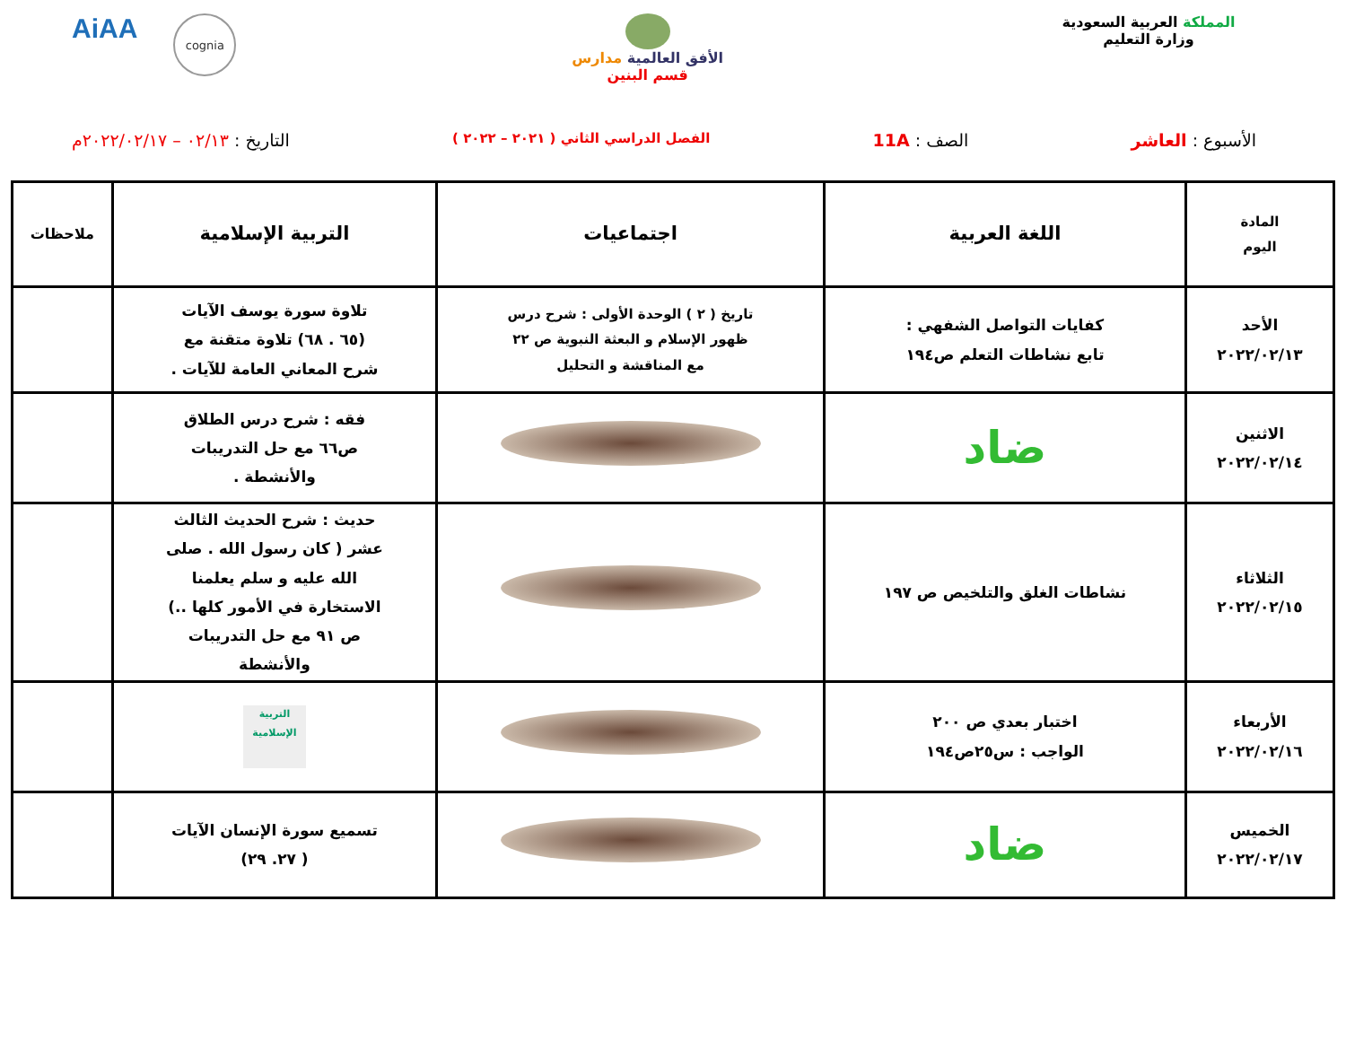المملكة العربية السعودية
وزارة التعليم
الأفق العالمية مدارس
قسم البنين
AiAA
cognia
الأسبوع : العاشر الصف : 11A
الفصل الدراسي الثاني ( ٢٠٢١ – ٢٠٢٢ )
التاريخ : ٠٢/١٣ – ٢٠٢٢/٠٢/١٧م
| المادة اليوم | اللغة العربية | اجتماعيات | التربية الإسلامية | ملاحظات |
| --- | --- | --- | --- | --- |
| الأحد ٢٠٢٢/٠٢/١٣ | كفايات التواصل الشفهي : تابع نشاطات التعلم ص١٩٤ | تاريخ ( ٢ ) الوحدة الأولى : شرح درس ظهور الإسلام و البعثة النبوية ص ٢٢ مع المناقشة و التحليل | تلاوة سورة يوسف الآيات (٦٥ . ٦٨) تلاوة متقنة مع شرح المعاني العامة للآيات . | |
| الاثنين ٢٠٢٢/٠٢/١٤ | ضاد | | فقه : شرح درس الطلاق ص٦٦ مع حل التدريبات والأنشطة . | |
| الثلاثاء ٢٠٢٢/٠٢/١٥ | نشاطات الغلق والتلخيص ص ١٩٧ | | حديث : شرح الحديث الثالث عشر ( كان رسول الله . صلى الله عليه و سلم يعلمنا الاستخارة في الأمور كلها ..) ص ٩١ مع حل التدريبات والأنشطة | |
| الأربعاء ٢٠٢٢/٠٢/١٦ | اختبار بعدي ص ٢٠٠ الواجب : س٢٥ص١٩٤ | | التربية الإسلامية | |
| الخميس ٢٠٢٢/٠٢/١٧ | ضاد | | تسميع سورة الإنسان الآيات ( ٢٧. ٢٩) | |